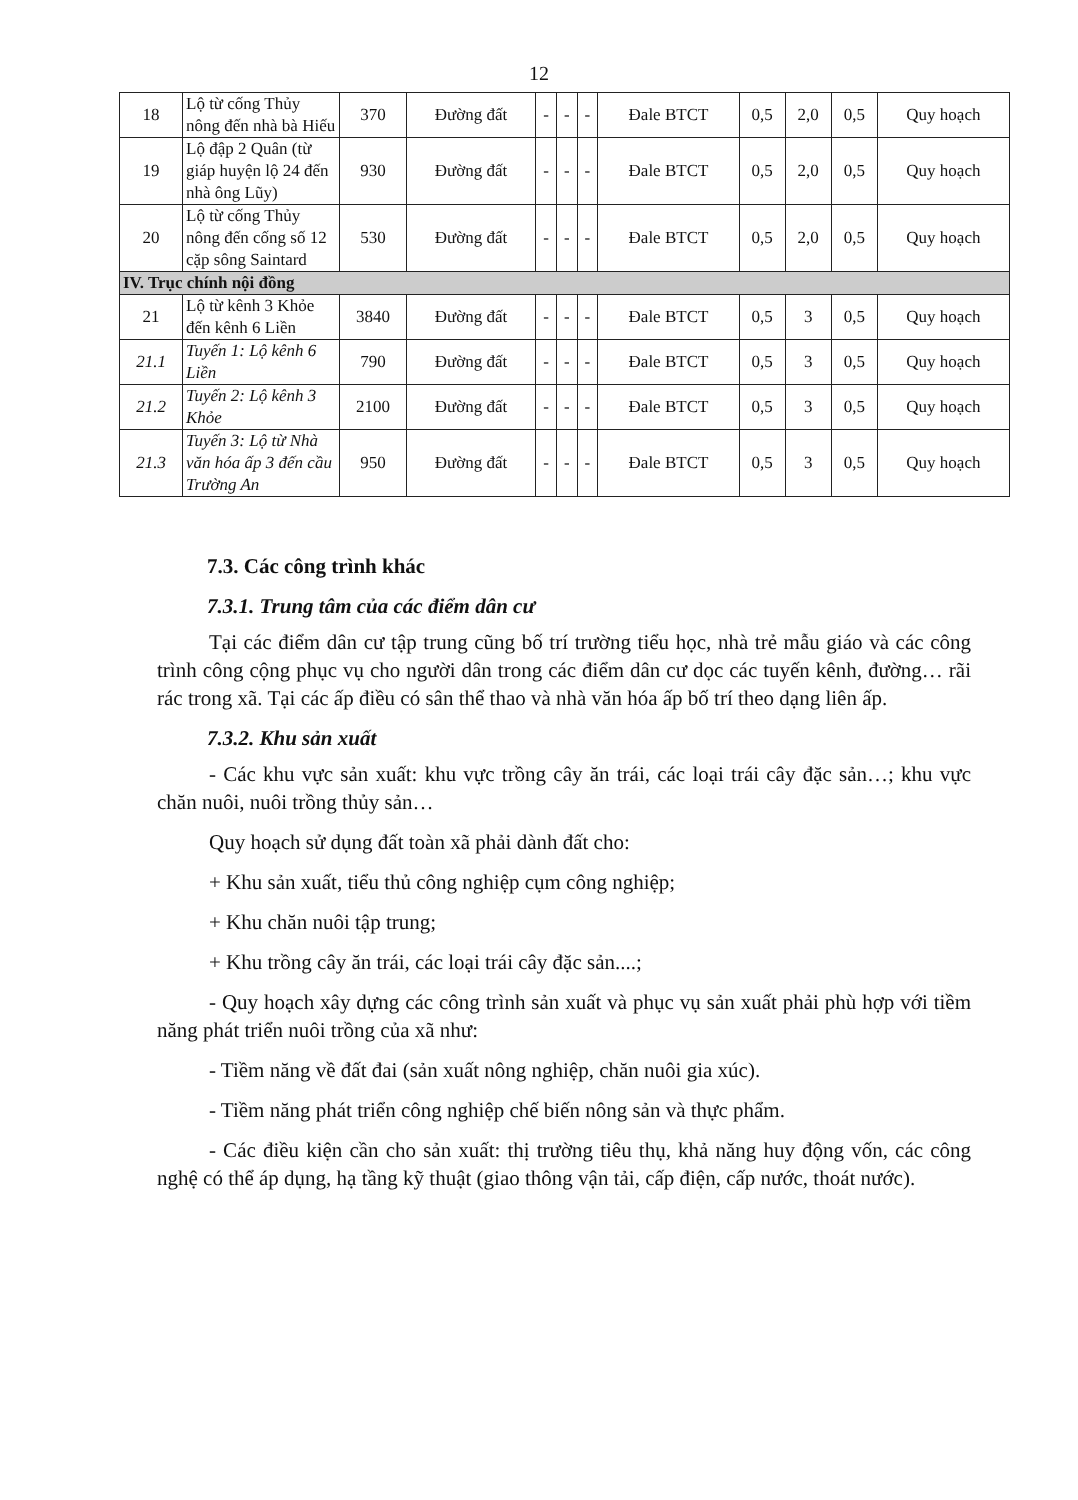12
| 18 | Lộ từ cống Thủy nông đến nhà bà Hiếu | 370 | Đường đất | - | - | - | Đale BTCT | 0,5 | 2,0 | 0,5 | Quy hoạch |
| 19 | Lộ đập 2 Quân (từ giáp huyện lộ 24 đến nhà ông Lũy) | 930 | Đường đất | - | - | - | Đale BTCT | 0,5 | 2,0 | 0,5 | Quy hoạch |
| 20 | Lộ từ cống Thủy nông đến cống số 12 cặp sông Saintard | 530 | Đường đất | - | - | - | Đale BTCT | 0,5 | 2,0 | 0,5 | Quy hoạch |
| IV. Trục chính nội đồng | | | | | | | | | | | |
| 21 | Lộ từ kênh 3 Khỏe đến kênh 6 Liền | 3840 | Đường đất | - | - | - | Đale BTCT | 0,5 | 3 | 0,5 | Quy hoạch |
| 21.1 | Tuyến 1: Lộ kênh 6 Liền | 790 | Đường đất | - | - | - | Đale BTCT | 0,5 | 3 | 0,5 | Quy hoạch |
| 21.2 | Tuyến 2: Lộ kênh 3 Khỏe | 2100 | Đường đất | - | - | - | Đale BTCT | 0,5 | 3 | 0,5 | Quy hoạch |
| 21.3 | Tuyến 3: Lộ từ Nhà văn hóa ấp 3 đến cầu Trường An | 950 | Đường đất | - | - | - | Đale BTCT | 0,5 | 3 | 0,5 | Quy hoạch |
7.3. Các công trình khác
7.3.1. Trung tâm của các điểm dân cư
Tại các điểm dân cư tập trung cũng bố trí trường tiểu học, nhà trẻ mẫu giáo và các công trình công cộng phục vụ cho người dân trong các điểm dân cư dọc các tuyến kênh, đường… rãi rác trong xã. Tại các ấp điều có sân thể thao và nhà văn hóa ấp bố trí theo dạng liên ấp.
7.3.2. Khu sản xuất
- Các khu vực sản xuất: khu vực trồng cây ăn trái, các loại trái cây đặc sản…; khu vực chăn nuôi, nuôi trồng thủy sản…
Quy hoạch sử dụng đất toàn xã phải dành đất cho:
+ Khu sản xuất, tiểu thủ công nghiệp cụm công nghiệp;
+ Khu chăn nuôi tập trung;
+ Khu trồng cây ăn trái, các loại trái cây đặc sản....;
- Quy hoạch xây dựng các công trình sản xuất và phục vụ sản xuất phải phù hợp với tiềm năng phát triển nuôi trồng của xã như:
- Tiềm năng về đất đai (sản xuất nông nghiệp, chăn nuôi gia xúc).
- Tiềm năng phát triển công nghiệp chế biến nông sản và thực phẩm.
- Các điều kiện cần cho sản xuất: thị trường tiêu thụ, khả năng huy động vốn, các công nghệ có thể áp dụng, hạ tầng kỹ thuật (giao thông vận tải, cấp điện, cấp nước, thoát nước).